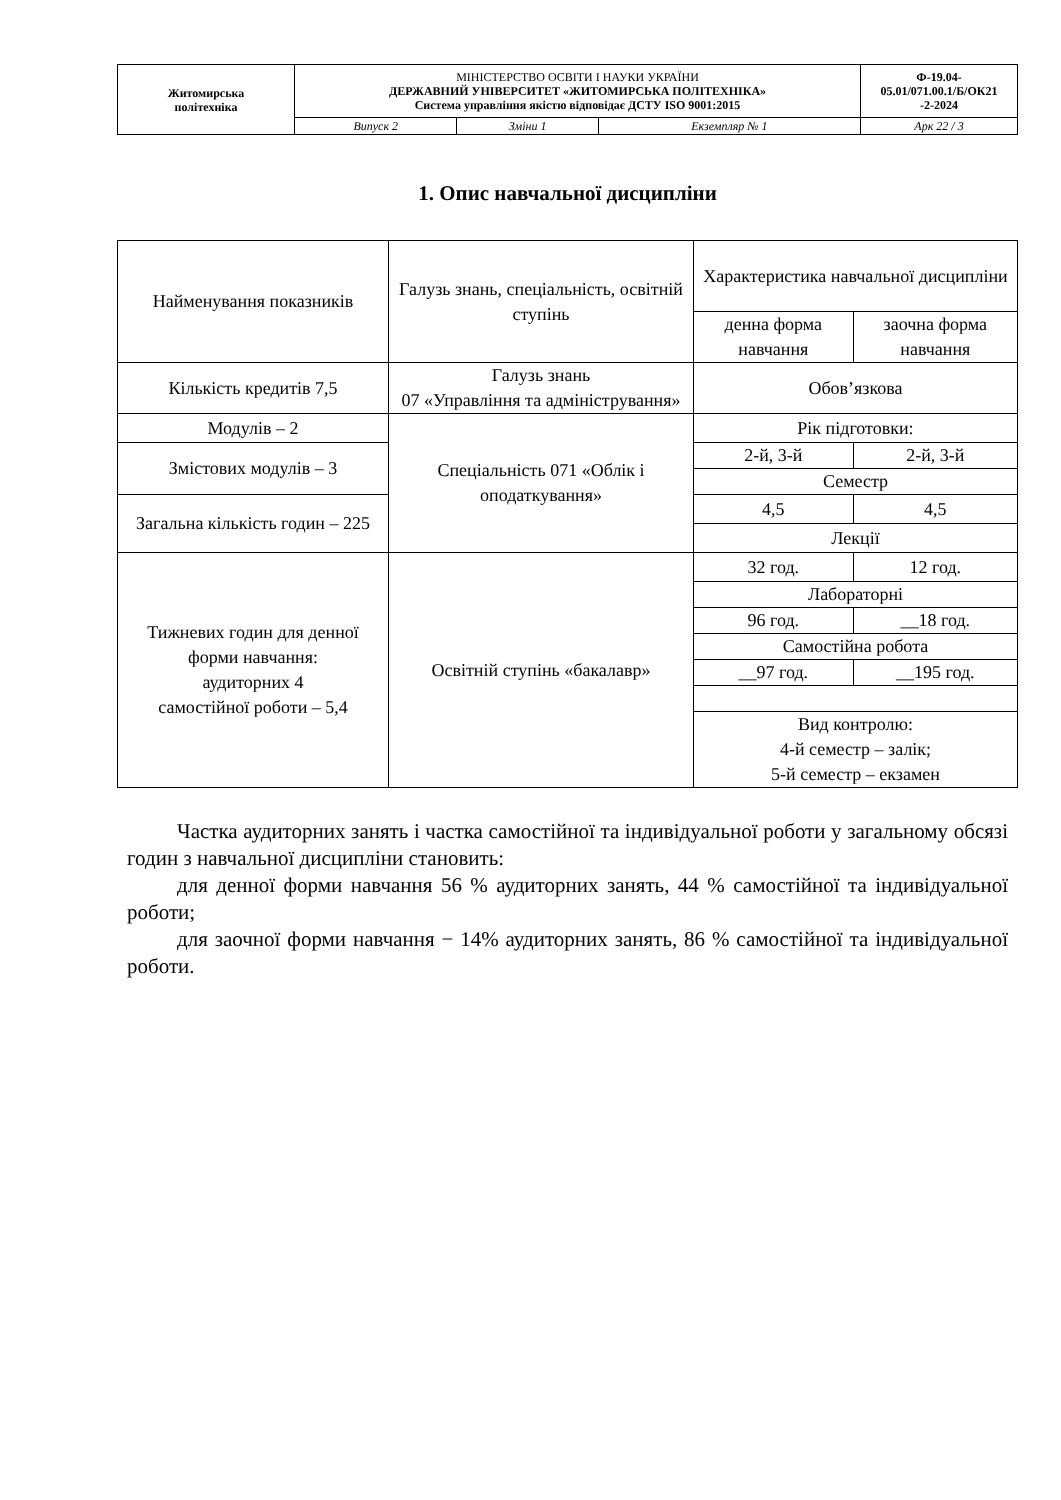| Житомирська політехніка | МІНІСТЕРСТВО ОСВІТИ І НАУКИ УКРАЇНИ ДЕРЖАВНИЙ УНІВЕРСИТЕТ «ЖИТОМИРСЬКА ПОЛІТЕХНІКА» Система управління якістю відповідає ДСТУ ISO 9001:2015 | | | Ф-19.04- 05.01/071.00.1/Б/ОК21 -2-2024 |
| | Випуск 2 | Зміни 1 | Екземпляр № 1 | Арк 22 / 3 |
1. Опис навчальної дисципліни
| Найменування показників | Галузь знань, спеціальність, освітній ступінь | Характеристика навчальної дисципліни | |
| | | денна форма навчання | заочна форма навчання |
| Кількість кредитів 7,5 | Галузь знань 07 «Управління та адміністрування» | Обов’язкова | |
| Модулів – 2 | Спеціальність 071 «Облік і оподаткування» | Рік підготовки: | |
| Змістових модулів – 3 | | 2-й, 3-й | 2-й, 3-й |
| | | Семестр | |
| Загальна кількість годин – 225 | | 4,5 | 4,5 |
| | | Лекції | |
| Тижневих годин для денної форми навчання: аудиторних 4 самостійної роботи – 5,4 | Освітній ступінь «бакалавр» | 32 год. | 12 год. |
| | | Лабораторні | |
| | | 96 год. | __18 год. |
| | | Самостійна робота | |
| | | __97 год. | __195 год. |
| | | Вид контролю: 4-й семестр – залік; 5-й семестр – екзамен | |
Частка аудиторних занять і частка самостійної та індивідуальної роботи у загальному обсязі годин з навчальної дисципліни становить:
для денної форми навчання 56 % аудиторних занять, 44 % самостійної та індивідуальної роботи;
для заочної форми навчання − 14% аудиторних занять, 86 % самостійної та індивідуальної роботи.